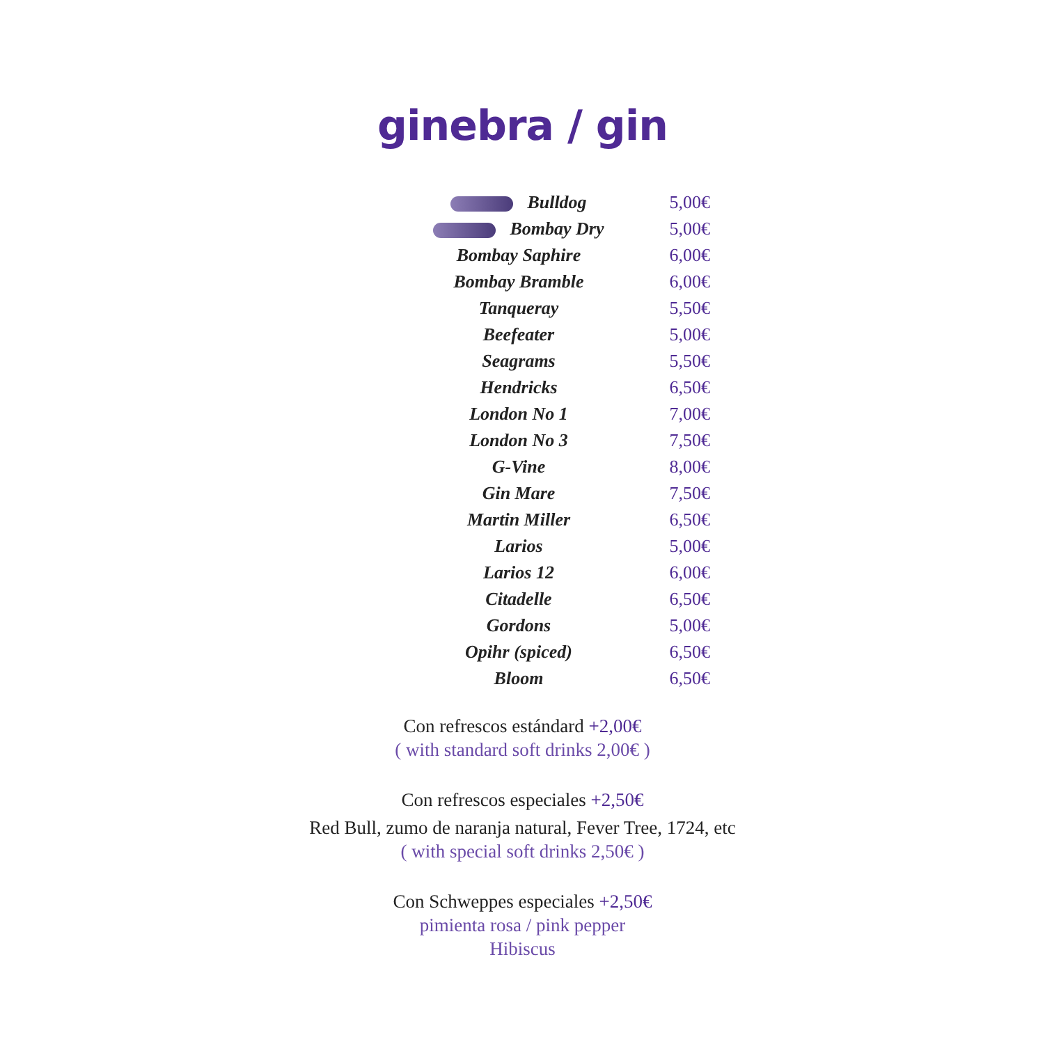ginebra / gin
| Bulldog | 5,00€ |
| Bombay Dry | 5,00€ |
| Bombay Saphire | 6,00€ |
| Bombay Bramble | 6,00€ |
| Tanqueray | 5,50€ |
| Beefeater | 5,00€ |
| Seagrams | 5,50€ |
| Hendricks | 6,50€ |
| London No 1 | 7,00€ |
| London No 3 | 7,50€ |
| G-Vine | 8,00€ |
| Gin Mare | 7,50€ |
| Martin Miller | 6,50€ |
| Larios | 5,00€ |
| Larios 12 | 6,00€ |
| Citadelle | 6,50€ |
| Gordons | 5,00€ |
| Opihr (spiced) | 6,50€ |
| Bloom | 6,50€ |
Con refrescos estándard +2,00€
( with standard soft drinks 2,00€ )
Con refrescos especiales +2,50€
Red Bull, zumo de naranja natural, Fever Tree, 1724, etc
( with special soft drinks 2,50€ )
Con Schweppes especiales +2,50€
pimienta rosa / pink pepper
Hibiscus